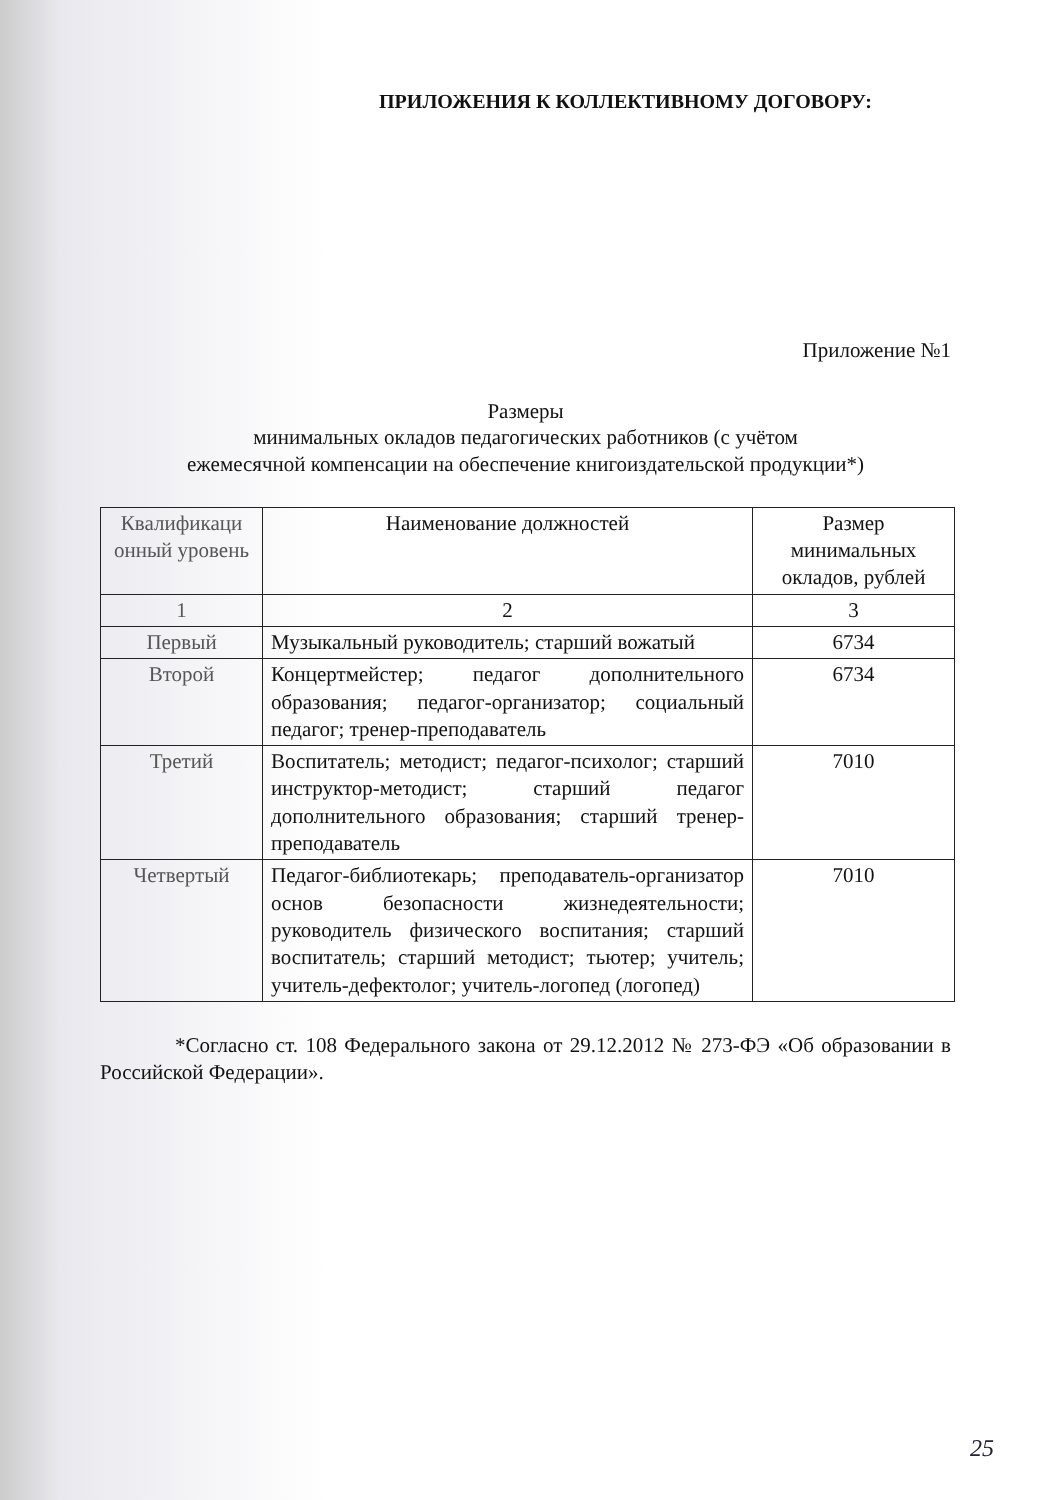ПРИЛОЖЕНИЯ К КОЛЛЕКТИВНОМУ ДОГОВОРУ:
Приложение №1
Размеры
минимальных окладов педагогических работников (с учётом
ежемесячной компенсации на обеспечение книгоиздательской продукции*)
| Квалификаци онный уровень | Наименование должностей | Размер минимальных окладов, рублей |
| --- | --- | --- |
| 1 | 2 | 3 |
| Первый | Музыкальный руководитель; старший вожатый | 6734 |
| Второй | Концертмейстер; педагог дополнительного образования; педагог-организатор; социальный педагог; тренер-преподаватель | 6734 |
| Третий | Воспитатель; методист; педагог-психолог; старший инструктор-методист; старший педагог дополнительного образования; старший тренер-преподаватель | 7010 |
| Четвертый | Педагог-библиотекарь; преподаватель-организатор основ безопасности жизнедеятельности; руководитель физического воспитания; старший воспитатель; старший методист; тьютер; учитель; учитель-дефектолог; учитель-логопед (логопед) | 7010 |
*Согласно ст. 108 Федерального закона от 29.12.2012 № 273-ФЭ «Об образовании в Российской Федерации».
25